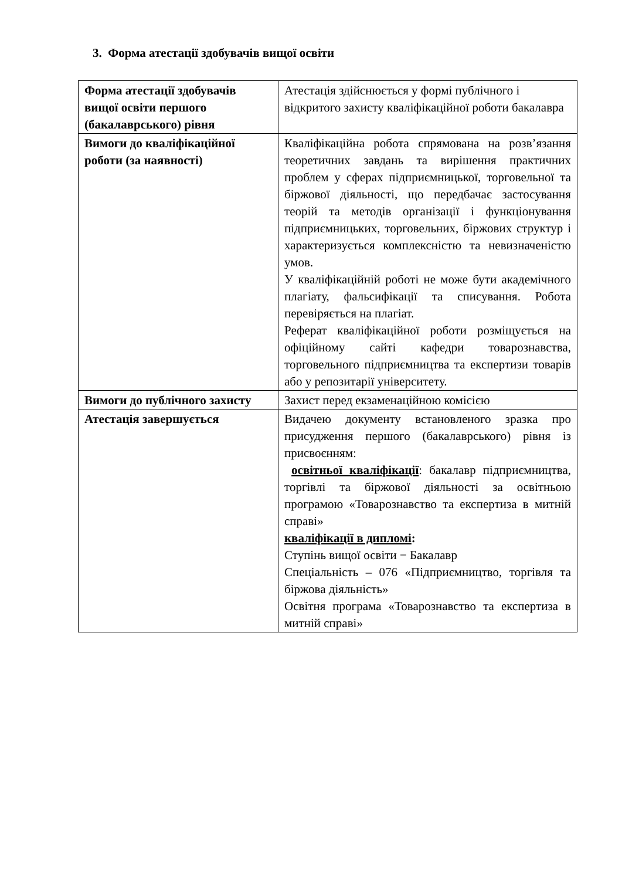3. Форма атестації здобувачів вищої освіти
| Форма атестації здобувачів вищої освіти першого (бакалаврського) рівня | Атестація здійснюється у формі публічного і відкритого захисту кваліфікаційної роботи бакалавра |
| Вимоги до кваліфікаційної роботи (за наявності) | Кваліфікаційна робота спрямована на розв’язання теоретичних завдань та вирішення практичних проблем у сферах підприємницької, торговельної та біржової діяльності, що передбачає застосування теорій та методів організації і функціонування підприємницьких, торговельних, біржових структур і характеризується комплексністю та невизначеністю умов. У кваліфікаційній роботі не може бути академічного плагіату, фальсифікації та списування. Робота перевіряється на плагіат. Реферат кваліфікаційної роботи розміщується на офіційному сайті кафедри товарознавства, торговельного підприємництва та експертизи товарів або у репозитарії університету. |
| Вимоги до публічного захисту | Захист перед екзаменаційною комісією |
| Атестація завершується | Видачею документу встановленого зразка про присудження першого (бакалаврського) рівня із присвоєнням: освітньої кваліфікації : бакалавр підприємництва, торгівлі та біржової діяльності за освітньою програмою «Товарознавство та експертиза в митній справі» кваліфікації в дипломі : Ступінь вищої освіти − Бакалавр Спеціальність – 076 «Підприємництво, торгівля та біржова діяльність» Освітня програма «Товарознавство та експертиза в митній справі» |